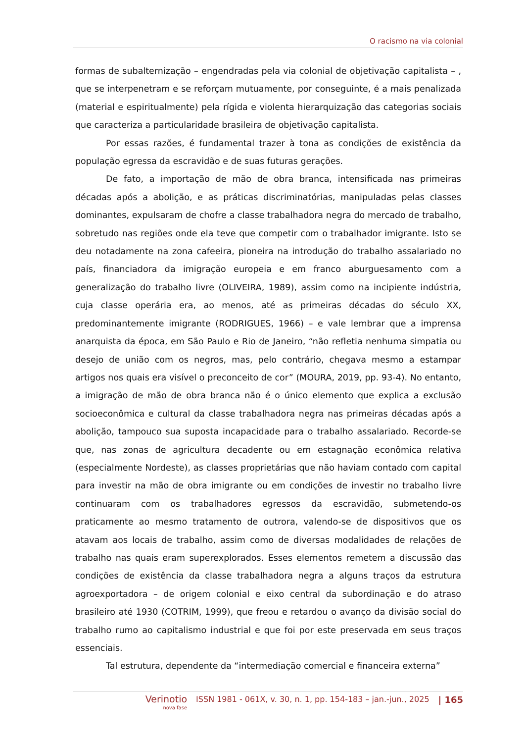O racismo na via colonial
formas de subalternização – engendradas pela via colonial de objetivação capitalista – , que se interpenetram e se reforçam mutuamente, por conseguinte, é a mais penalizada (material e espiritualmente) pela rígida e violenta hierarquização das categorias sociais que caracteriza a particularidade brasileira de objetivação capitalista.
Por essas razões, é fundamental trazer à tona as condições de existência da população egressa da escravidão e de suas futuras gerações.
De fato, a importação de mão de obra branca, intensificada nas primeiras décadas após a abolição, e as práticas discriminatórias, manipuladas pelas classes dominantes, expulsaram de chofre a classe trabalhadora negra do mercado de trabalho, sobretudo nas regiões onde ela teve que competir com o trabalhador imigrante. Isto se deu notadamente na zona cafeeira, pioneira na introdução do trabalho assalariado no país, financiadora da imigração europeia e em franco aburguesamento com a generalização do trabalho livre (OLIVEIRA, 1989), assim como na incipiente indústria, cuja classe operária era, ao menos, até as primeiras décadas do século XX, predominantemente imigrante (RODRIGUES, 1966) – e vale lembrar que a imprensa anarquista da época, em São Paulo e Rio de Janeiro, “não refletia nenhuma simpatia ou desejo de união com os negros, mas, pelo contrário, chegava mesmo a estampar artigos nos quais era visível o preconceito de cor” (MOURA, 2019, pp. 93-4). No entanto, a imigração de mão de obra branca não é o único elemento que explica a exclusão socioeconômica e cultural da classe trabalhadora negra nas primeiras décadas após a abolição, tampouco sua suposta incapacidade para o trabalho assalariado. Recorde-se que, nas zonas de agricultura decadente ou em estagnação econômica relativa (especialmente Nordeste), as classes proprietárias que não haviam contado com capital para investir na mão de obra imigrante ou em condições de investir no trabalho livre continuaram com os trabalhadores egressos da escravidão, submetendo-os praticamente ao mesmo tratamento de outrora, valendo-se de dispositivos que os atavam aos locais de trabalho, assim como de diversas modalidades de relações de trabalho nas quais eram superexplorados. Esses elementos remetem a discussão das condições de existência da classe trabalhadora negra a alguns traços da estrutura agroexportadora – de origem colonial e eixo central da subordinação e do atraso brasileiro até 1930 (COTRIM, 1999), que freou e retardou o avanço da divisão social do trabalho rumo ao capitalismo industrial e que foi por este preservada em seus traços essenciais.
Tal estrutura, dependente da “intermediação comercial e financeira externa”
Verinotio
nova fase
ISSN 1981 - 061X, v. 30, n. 1, pp. 154-183 – jan.-jun., 2025
| 165